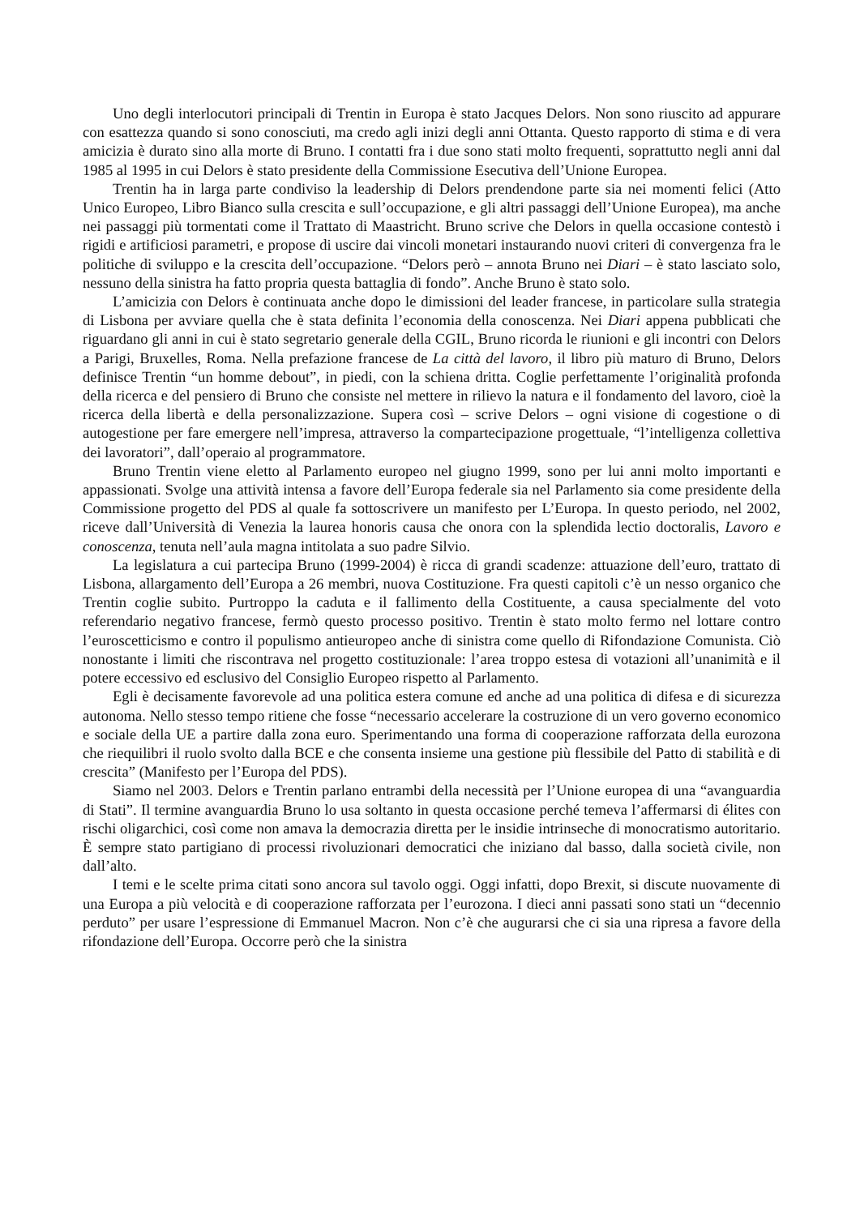Uno degli interlocutori principali di Trentin in Europa è stato Jacques Delors. Non sono riuscito ad appurare con esattezza quando si sono conosciuti, ma credo agli inizi degli anni Ottanta. Questo rapporto di stima e di vera amicizia è durato sino alla morte di Bruno. I contatti fra i due sono stati molto frequenti, soprattutto negli anni dal 1985 al 1995 in cui Delors è stato presidente della Commissione Esecutiva dell’Unione Europea.
Trentin ha in larga parte condiviso la leadership di Delors prendendone parte sia nei momenti felici (Atto Unico Europeo, Libro Bianco sulla crescita e sull’occupazione, e gli altri passaggi dell’Unione Europea), ma anche nei passaggi più tormentati come il Trattato di Maastricht. Bruno scrive che Delors in quella occasione contestò i rigidi e artificiosi parametri, e propose di uscire dai vincoli monetari instaurando nuovi criteri di convergenza fra le politiche di sviluppo e la crescita dell’occupazione. “Delors però – annota Bruno nei Diari – è stato lasciato solo, nessuno della sinistra ha fatto propria questa battaglia di fondo”. Anche Bruno è stato solo.
L’amicizia con Delors è continuata anche dopo le dimissioni del leader francese, in particolare sulla strategia di Lisbona per avviare quella che è stata definita l’economia della conoscenza. Nei Diari appena pubblicati che riguardano gli anni in cui è stato segretario generale della CGIL, Bruno ricorda le riunioni e gli incontri con Delors a Parigi, Bruxelles, Roma. Nella prefazione francese de La città del lavoro, il libro più maturo di Bruno, Delors definisce Trentin “un homme debout”, in piedi, con la schiena dritta. Coglie perfettamente l’originalità profonda della ricerca e del pensiero di Bruno che consiste nel mettere in rilievo la natura e il fondamento del lavoro, cioè la ricerca della libertà e della personalizzazione. Supera così – scrive Delors – ogni visione di cogestione o di autogestione per fare emergere nell’impresa, attraverso la compartecipazione progettuale, “l’intelligenza collettiva dei lavoratori”, dall’operaio al programmatore.
Bruno Trentin viene eletto al Parlamento europeo nel giugno 1999, sono per lui anni molto importanti e appassionati. Svolge una attività intensa a favore dell’Europa federale sia nel Parlamento sia come presidente della Commissione progetto del PDS al quale fa sottoscrivere un manifesto per L’Europa. In questo periodo, nel 2002, riceve dall’Università di Venezia la laurea honoris causa che onora con la splendida lectio doctoralis, Lavoro e conoscenza, tenuta nell’aula magna intitolata a suo padre Silvio.
La legislatura a cui partecipa Bruno (1999-2004) è ricca di grandi scadenze: attuazione dell’euro, trattato di Lisbona, allargamento dell’Europa a 26 membri, nuova Costituzione. Fra questi capitoli c’è un nesso organico che Trentin coglie subito. Purtroppo la caduta e il fallimento della Costituente, a causa specialmente del voto referendario negativo francese, fermò questo processo positivo. Trentin è stato molto fermo nel lottare contro l’euroscetticismo e contro il populismo antieuropeo anche di sinistra come quello di Rifondazione Comunista. Ciò nonostante i limiti che riscontrava nel progetto costituzionale: l’area troppo estesa di votazioni all’unanimità e il potere eccessivo ed esclusivo del Consiglio Europeo rispetto al Parlamento.
Egli è decisamente favorevole ad una politica estera comune ed anche ad una politica di difesa e di sicurezza autonoma. Nello stesso tempo ritiene che fosse “necessario accelerare la costruzione di un vero governo economico e sociale della UE a partire dalla zona euro. Sperimentando una forma di cooperazione rafforzata della eurozona che riequilibri il ruolo svolto dalla BCE e che consenta insieme una gestione più flessibile del Patto di stabilità e di crescita” (Manifesto per l’Europa del PDS).
Siamo nel 2003. Delors e Trentin parlano entrambi della necessità per l’Unione europea di una “avanguardia di Stati”. Il termine avanguardia Bruno lo usa soltanto in questa occasione perché temeva l’affermarsi di élites con rischi oligarchici, così come non amava la democrazia diretta per le insidie intrinseche di monocratismo autoritario. È sempre stato partigiano di processi rivoluzionari democratici che iniziano dal basso, dalla società civile, non dall’alto.
I temi e le scelte prima citati sono ancora sul tavolo oggi. Oggi infatti, dopo Brexit, si discute nuovamente di una Europa a più velocità e di cooperazione rafforzata per l’eurozona. I dieci anni passati sono stati un “decennio perduto” per usare l’espressione di Emmanuel Macron. Non c’è che augurarsi che ci sia una ripresa a favore della rifondazione dell’Europa. Occorre però che la sinistra